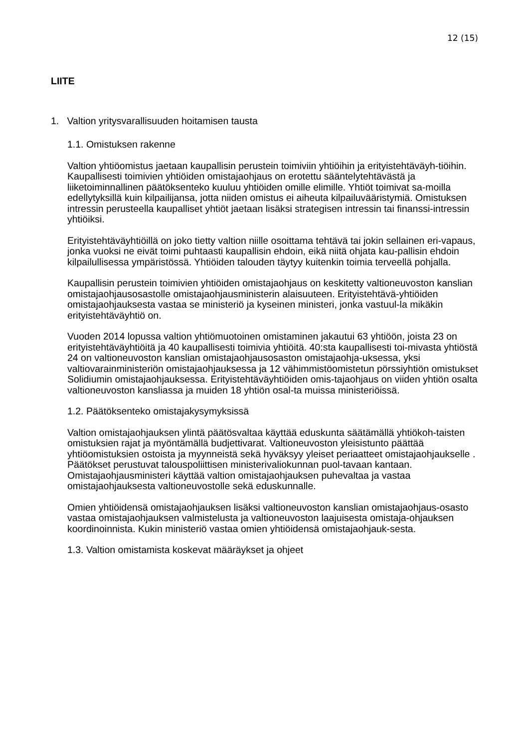12 (15)
LIITE
1. Valtion yritysvarallisuuden hoitamisen tausta
1.1. Omistuksen rakenne
Valtion yhtiöomistus jaetaan kaupallisin perustein toimiviin yhtiöihin ja erityistehtäväyh-tiöihin. Kaupallisesti toimivien yhtiöiden omistajaohjaus on erotettu sääntelytehtävästä ja liiketoiminnallinen päätöksenteko kuuluu yhtiöiden omille elimille. Yhtiöt toimivat sa-moilla edellytyksillä kuin kilpailijansa, jotta niiden omistus ei aiheuta kilpailuvääristymiä. Omistuksen intressin perusteella kaupalliset yhtiöt jaetaan lisäksi strategisen intressin tai finanssi-intressin yhtiöiksi.
Erityistehtäväyhtiöillä on joko tietty valtion niille osoittama tehtävä tai jokin sellainen eri-vapaus, jonka vuoksi ne eivät toimi puhtaasti kaupallisin ehdoin, eikä niitä ohjata kau-pallisin ehdoin kilpailullisessa ympäristössä. Yhtiöiden talouden täytyy kuitenkin toimia terveellä pohjalla.
Kaupallisin perustein toimivien yhtiöiden omistajaohjaus on keskitetty valtioneuvoston kanslian omistajaohjausosastolle omistajaohjausministerin alaisuuteen. Erityistehtävä-yhtiöiden omistajaohjauksesta vastaa se ministeriö ja kyseinen ministeri, jonka vastuul-la mikäkin erityistehtäväyhtiö on.
Vuoden 2014 lopussa valtion yhtiömuotoinen omistaminen jakautui 63 yhtiöön, joista 23 on erityistehtäväyhtiöitä ja 40 kaupallisesti toimivia yhtiöitä. 40:sta kaupallisesti toi-mivasta yhtiöstä 24 on valtioneuvoston kanslian omistajaohjausosaston omistajaohja-uksessa, yksi valtiovarainministeriön omistajaohjauksessa ja 12 vähimmistöomistetun pörssiyhtiön omistukset Solidiumin omistajaohjauksessa. Erityistehtäväyhtiöiden omis-tajaohjaus on viiden yhtiön osalta valtioneuvoston kansliassa ja muiden 18 yhtiön osal-ta muissa ministeriöissä.
1.2. Päätöksenteko omistajakysymyksissä
Valtion omistajaohjauksen ylintä päätösvaltaa käyttää eduskunta säätämällä yhtiökoh-taisten omistuksien rajat ja myöntämällä budjettivarat. Valtioneuvoston yleisistunto päättää yhtiöomistuksien ostoista ja myynneistä sekä hyväksyy yleiset periaatteet omistajaohjaukselle . Päätökset perustuvat talouspoliittisen ministerivaliokunnan puol-tavaan kantaan. Omistajaohjausministeri käyttää valtion omistajaohjauksen puhevaltaa ja vastaa omistajaohjauksesta valtioneuvostolle sekä eduskunnalle.
Omien yhtiöidensä omistajaohjauksen lisäksi valtioneuvoston kanslian omistajaohjaus-osasto vastaa omistajaohjauksen valmistelusta ja valtioneuvoston laajuisesta omistaja-ohjauksen koordinoinnista. Kukin ministeriö vastaa omien yhtiöidensä omistajaohjauk-sesta.
1.3. Valtion omistamista koskevat määräykset ja ohjeet